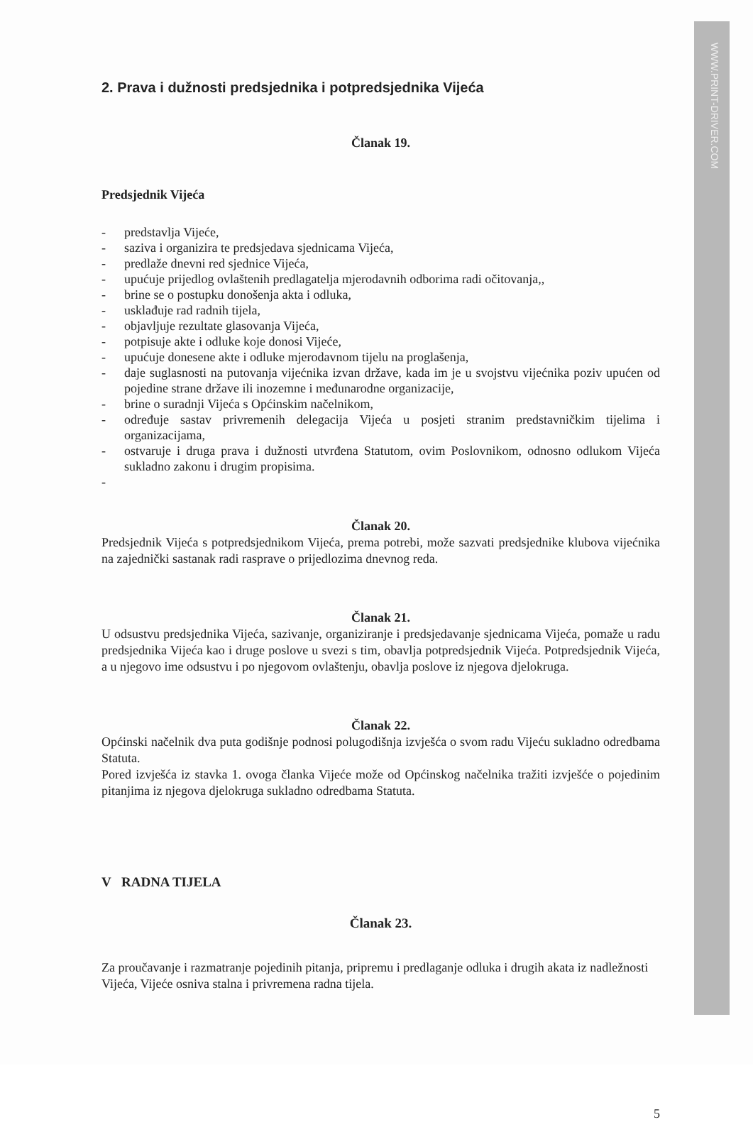WWW.PRINT-DRIVER.COM
2. Prava i dužnosti predsjednika i potpredsjednika Vijeća
Članak 19.
Predsjednik Vijeća
- predstavlja Vijeće,
- saziva i organizira te predsjedava sjednicama Vijeća,
- predlaže dnevni red sjednice Vijeća,
- upućuje prijedlog ovlaštenih predlagatelja mjerodavnih odborima radi očitovanja,,
- brine se o postupku donošenja akta i odluka,
- usklađuje rad radnih tijela,
- objavljuje rezultate glasovanja Vijeća,
- potpisuje akte i odluke koje donosi Vijeće,
- upućuje donesene akte i odluke mjerodavnom tijelu na proglašenja,
- daje suglasnosti na putovanja vijećnika izvan države, kada im je u svojstvu vijećnika poziv upućen od pojedine strane države ili inozemne i međunarodne organizacije,
- brine o suradnji Vijeća s Općinskim načelnikom,
- određuje sastav privremenih delegacija Vijeća u posjeti stranim predstavničkim tijelima i organizacijama,
- ostvaruje i druga prava i dužnosti utvrđena Statutom, ovim Poslovnikom, odnosno odlukom Vijeća sukladno zakonu i drugim propisima.
-
Članak 20.
Predsjednik Vijeća s potpredsjednikom Vijeća, prema potrebi, može sazvati predsjednike klubova vijećnika na zajednički sastanak radi rasprave o prijedlozima dnevnog reda.
Članak 21.
U odsustvu predsjednika Vijeća, sazivanje, organiziranje i predsjedavanje sjednicama Vijeća, pomaže u radu predsjednika Vijeća kao i druge poslove u svezi s tim, obavlja potpredsjednik Vijeća. Potpredsjednik Vijeća, a u njegovo ime odsustvu i po njegovom ovlaštenju, obavlja poslove iz njegova djelokruga.
Članak 22.
Općinski načelnik dva puta godišnje podnosi polugodišnja izvješća o svom radu Vijeću sukladno odredbama Statuta.
Pored izvješća iz stavka 1. ovoga članka Vijeće može od Općinskog načelnika tražiti izvješće o pojedinim pitanjima iz njegova djelokruga sukladno odredbama Statuta.
V RADNA TIJELA
Članak 23.
Za proučavanje i razmatranje pojedinih pitanja, pripremu i predlaganje odluka i drugih akata iz nadležnosti Vijeća, Vijeće osniva stalna i privremena radna tijela.
5